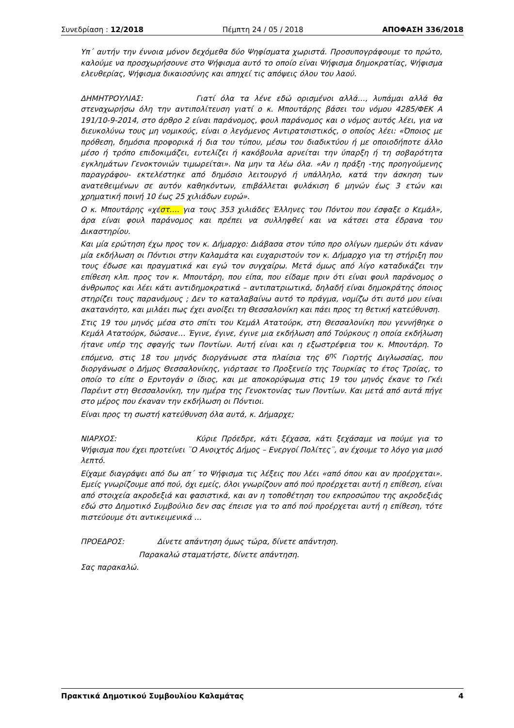Συνεδρίαση : 12/2018 Πέμπτη 24 / 05 / 2018 ΑΠΟΦΑΣΗ 336/2018
Υπ΄ αυτήν την έννοια μόνον δεχόμεθα δύο Ψηφίσματα χωριστά. Προσυπογράφουμε το πρώτο, καλούμε να προσχωρήσουνε στο Ψήφισμα αυτό το οποίο είναι Ψήφισμα δημοκρατίας, Ψήφισμα ελευθερίας, Ψήφισμα δικαιοσύνης και απηχεί τις απόψεις όλου του λαού.
ΔΗΜΗΤΡΟΥΛΙΑΣ: Γιατί όλα τα λένε εδώ ορισμένοι αλλά…, λυπάμαι αλλά θα στεναχωρήσω όλη την αντιπολίτευση γιατί ο κ. Μπουτάρης βάσει του νόμου 4285/ΦΕΚ Α 191/10-9-2014, στο άρθρο 2 είναι παράνομος, φουλ παράνομος και ο νόμος αυτός λέει, για να διευκολύνω τους μη νομικούς, είναι ο λεγόμενος Αντιρατσιστικός, ο οποίος λέει: «Όποιος με πρόθεση, δημόσια προφορικά ή δια του τύπου, μέσω του διαδικτύου ή με οποιοδήποτε άλλο μέσο ή τρόπο επιδοκιμάζει, ευτελίζει ή κακόβουλα αρνείται την ύπαρξη ή τη σοβαρότητα εγκλημάτων Γενοκτονιών τιμωρείται». Να μην τα λέω όλα. «Αν η πράξη -της προηγούμενης παραγράφου- εκτελέστηκε από δημόσιο λειτουργό ή υπάλληλο, κατά την άσκηση των ανατεθειμένων σε αυτόν καθηκόντων, επιβάλλεται φυλάκιση 6 μηνών έως 3 ετών και χρηματική ποινή 10 έως 25 χιλιάδων ευρώ».
Ο κ. Μπουτάρης «χέστ…. για τους 353 χιλιάδες Έλληνες του Πόντου που έσφαξε ο Κεμάλ», άρα είναι φουλ παράνομος και πρέπει να συλληφθεί και να κάτσει στα έδρανα του Δικαστηρίου.
Και μία ερώτηση έχω προς τον κ. Δήμαρχο: Διάβασα στον τύπο προ ολίγων ημερών ότι κάναν μία εκδήλωση οι Πόντιοι στην Καλαμάτα και ευχαριστούν τον κ. Δήμαρχο για τη στήριξη που τους έδωσε και πραγματικά και εγώ τον συγχαίρω. Μετά όμως από λίγο καταδικάζει την επίθεση κλπ. προς τον κ. Μπουτάρη, που είπα, που είδαμε πριν ότι είναι φουλ παράνομος ο άνθρωπος και λέει κάτι αντιδημοκρατικά – αντιπατριωτικά, δηλαδή είναι δημοκράτης όποιος στηρίζει τους παρανόμους ; Δεν το καταλαβαίνω αυτό το πράγμα, νομίζω ότι αυτό μου είναι ακατανόητο, και μιλάει πως έχει ανοίξει τη Θεσσαλονίκη και πάει προς τη θετική κατεύθυνση.
Στις 19 του μηνός μέσα στο σπίτι του Κεμάλ Ατατούρκ, στη Θεσσαλονίκη που γεννήθηκε ο Κεμάλ Ατατούρκ, δώσανε… Έγινε, έγινε, έγινε μια εκδήλωση από Τούρκους η οποία εκδήλωση ήτανε υπέρ της σφαγής των Ποντίων. Αυτή είναι και η εξωστρέφεια του κ. Μπουτάρη. Το επόμενο, στις 18 του μηνός διοργάνωσε στα πλαίσια της 6<sup>ης</sup> Γιορτής Διγλωσσίας, που διοργάνωσε ο Δήμος Θεσσαλονίκης, γιόρτασε το Προξενείο της Τουρκίας το έτος Τροίας, το οποίο το είπε ο Ερντογάν ο ίδιος, και με αποκορύφωμα στις 19 του μηνός έκανε το Γκέι Παρέιντ στη Θεσσαλονίκη, την ημέρα της Γενοκτονίας των Ποντίων. Και μετά από αυτά πήγε στο μέρος που έκαναν την εκδήλωση οι Πόντιοι.
Είναι προς τη σωστή κατεύθυνση όλα αυτά, κ. Δήμαρχε;
ΝΙΑΡΧΟΣ: Κύριε Πρόεδρε, κάτι ξέχασα, κάτι ξεχάσαμε να πούμε για το Ψήφισμα που έχει προτείνει ¨Ο Ανοιχτός Δήμος – Ενεργοί Πολίτες¨, αν έχουμε το λόγο για μισό λεπτό.
Είχαμε διαγράψει από δω απ΄ το Ψήφισμα τις λέξεις που λέει «από όπου και αν προέρχεται». Εμείς γνωρίζουμε από πού, όχι εμείς, όλοι γνωρίζουν από πού προέρχεται αυτή η επίθεση, είναι από στοιχεία ακροδεξιά και φασιστικά, και αν η τοποθέτηση του εκπροσώπου της ακροδεξιάς εδώ στο Δημοτικό Συμβούλιο δεν σας έπεισε για το από πού προέρχεται αυτή η επίθεση, τότε πιστεύουμε ότι αντικειμενικά …
ΠΡΟΕΔΡΟΣ: Δίνετε απάντηση όμως τώρα, δίνετε απάντηση.
Παρακαλώ σταματήστε, δίνετε απάντηση.
Σας παρακαλώ.
Πρακτικά Δημοτικού Συμβουλίου Καλαμάτας 4